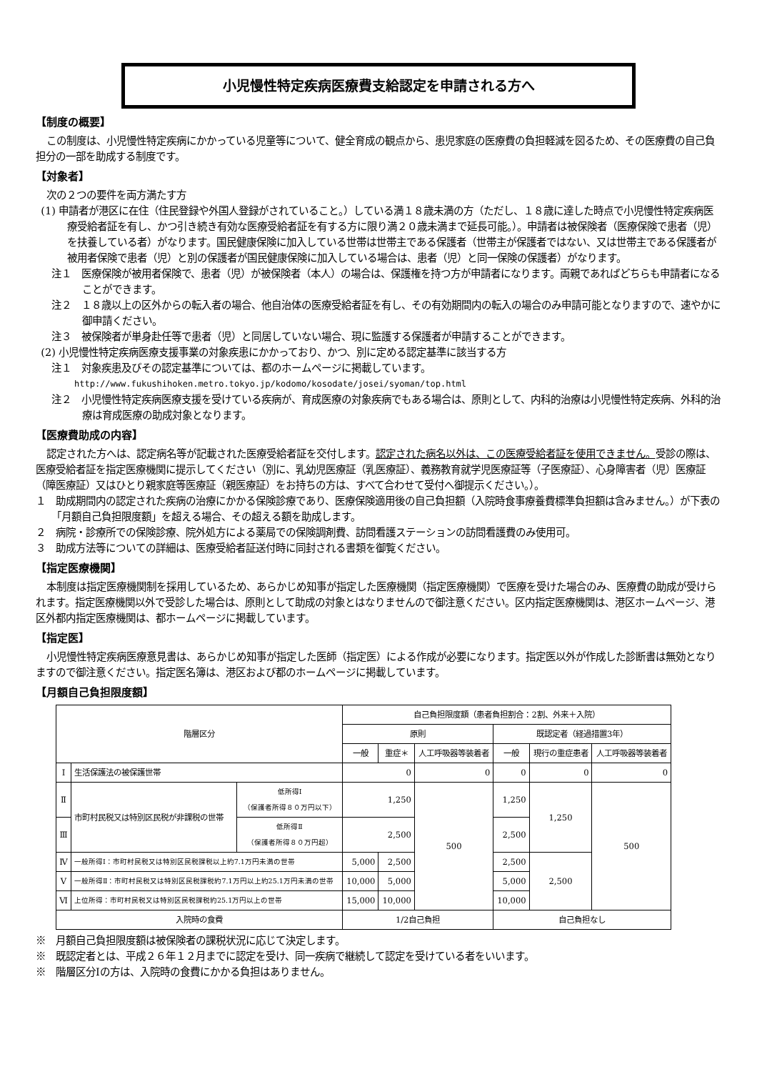小児慢性特定疾病医療費支給認定を申請される方へ
【制度の概要】
この制度は、小児慢性特定疾病にかかっている児童等について、健全育成の観点から、患児家庭の医療費の負担軽減を図るため、その医療費の自己負担分の一部を助成する制度です。
【対象者】
次の２つの要件を両方満たす方
(1) 申請者が港区に在住（住民登録や外国人登録がされていること。）している満１８歳未満の方（ただし、１８歳に達した時点で小児慢性特定疾病医療受給者証を有し、かつ引き続き有効な医療受給者証を有する方に限り満２０歳未満まで延長可能。）。申請者は被保険者（医療保険で患者（児）を扶養している者）がなります。国民健康保険に加入している世帯は世帯主である保護者（世帯主が保護者ではない、又は世帯主である保護者が被用者保険で患者（児）と別の保護者が国民健康保険に加入している場合は、患者（児）と同一保険の保護者）がなります。
注１　医療保険が被用者保険で、患者（児）が被保険者（本人）の場合は、保護権を持つ方が申請者になります。両親であればどちらも申請者になることができます。
注２　１８歳以上の区外からの転入者の場合、他自治体の医療受給者証を有し、その有効期間内の転入の場合のみ申請可能となりますので、速やかに御申請ください。
注３　被保険者が単身赴任等で患者（児）と同居していない場合、現に監護する保護者が申請することができます。
(2) 小児慢性特定疾病医療支援事業の対象疾患にかかっており、かつ、別に定める認定基準に該当する方
注１　対象疾患及びその認定基準については、都のホームページに掲載しています。
http://www.fukushihoken.metro.tokyo.jp/kodomo/kosodate/josei/syoman/top.html
注２　小児慢性特定疾病医療支援を受けている疾病が、育成医療の対象疾病でもある場合は、原則として、内科的治療は小児慢性特定疾病、外科的治療は育成医療の助成対象となります。
【医療費助成の内容】
認定された方へは、認定病名等が記載された医療受給者証を交付します。認定された病名以外は、この医療受給者証を使用できません。受診の際は、医療受給者証を指定医療機関に提示してください（別に、乳幼児医療証（乳医療証）、義務教育就学児医療証等（子医療証）、心身障害者（児）医療証（障医療証）又はひとり親家庭等医療証（親医療証）をお持ちの方は、すべて合わせて受付へ御提示ください。）。
１　助成期間内の認定された疾病の治療にかかる保険診療であり、医療保険適用後の自己負担額（入院時食事療養費標準負担額は含みません。）が下表の「月額自己負担限度額」を超える場合、その超える額を助成します。
２　病院・診療所での保険診療、院外処方による薬局での保険調剤費、訪問看護ステーションの訪問看護費のみ使用可。
３　助成方法等についての詳細は、医療受給者証送付時に同封される書類を御覧ください。
【指定医療機関】
本制度は指定医療機関制を採用しているため、あらかじめ知事が指定した医療機関（指定医療機関）で医療を受けた場合のみ、医療費の助成が受けられます。指定医療機関以外で受診した場合は、原則として助成の対象とはなりませんので御注意ください。区内指定医療機関は、港区ホームページ、港区外都内指定医療機関は、都ホームページに掲載しています。
【指定医】
小児慢性特定疾病医療意見書は、あらかじめ知事が指定した医師（指定医）による作成が必要になります。指定医以外が作成した診断書は無効となりますので御注意ください。指定医名簿は、港区および都のホームページに掲載しています。
【月額自己負担限度額】
| 階層区分 | | | 自己負担限度額（患者負担割合：2割、外来＋入院） | | | | | |
| --- | --- | --- | --- | --- | --- | --- | --- | --- |
| | | | 原則 | | | 既認定者（経過措置3年） | | |
| | | | 一般 | 重症＊ | 人工呼吸器等装着者 | 一般 | 現行の重症患者 | 人工呼吸器等装着者 |
| Ⅰ | 生活保護法の被保護世帯 | | 0 | | 0 | 0 | 0 | 0 |
| Ⅱ | 市町村民税又は特別区民税が非課税の世帯 | 低所得Ⅰ （保護者所得８０万円以下） | 1,250 | | 500 | 1,250 | 1,250 | 500 |
| Ⅲ | | 低所得Ⅱ （保護者所得８０万円超） | 2,500 | | | 2,500 | | |
| Ⅳ | 一般所得Ⅰ：市町村民税又は特別区民税課税以上約7.1万円未満の世帯 | | 5,000 | 2,500 | | 2,500 | 2,500 | |
| Ⅴ | 一般所得Ⅱ：市町村民税又は特別区民税課税約7.1万円以上約25.1万円未満の世帯 | | 10,000 | 5,000 | | 5,000 | | |
| Ⅵ | 上位所得：市町村民税又は特別区民税課税約25.1万円以上の世帯 | | 15,000 | 10,000 | | 10,000 | | |
| 入院時の食費 | | | 1/2自己負担 | | | 自己負担なし | | |
※　月額自己負担限度額は被保険者の課税状況に応じて決定します。
※　既認定者とは、平成２６年１２月までに認定を受け、同一疾病で継続して認定を受けている者をいいます。
※　階層区分Ⅰの方は、入院時の食費にかかる負担はありません。